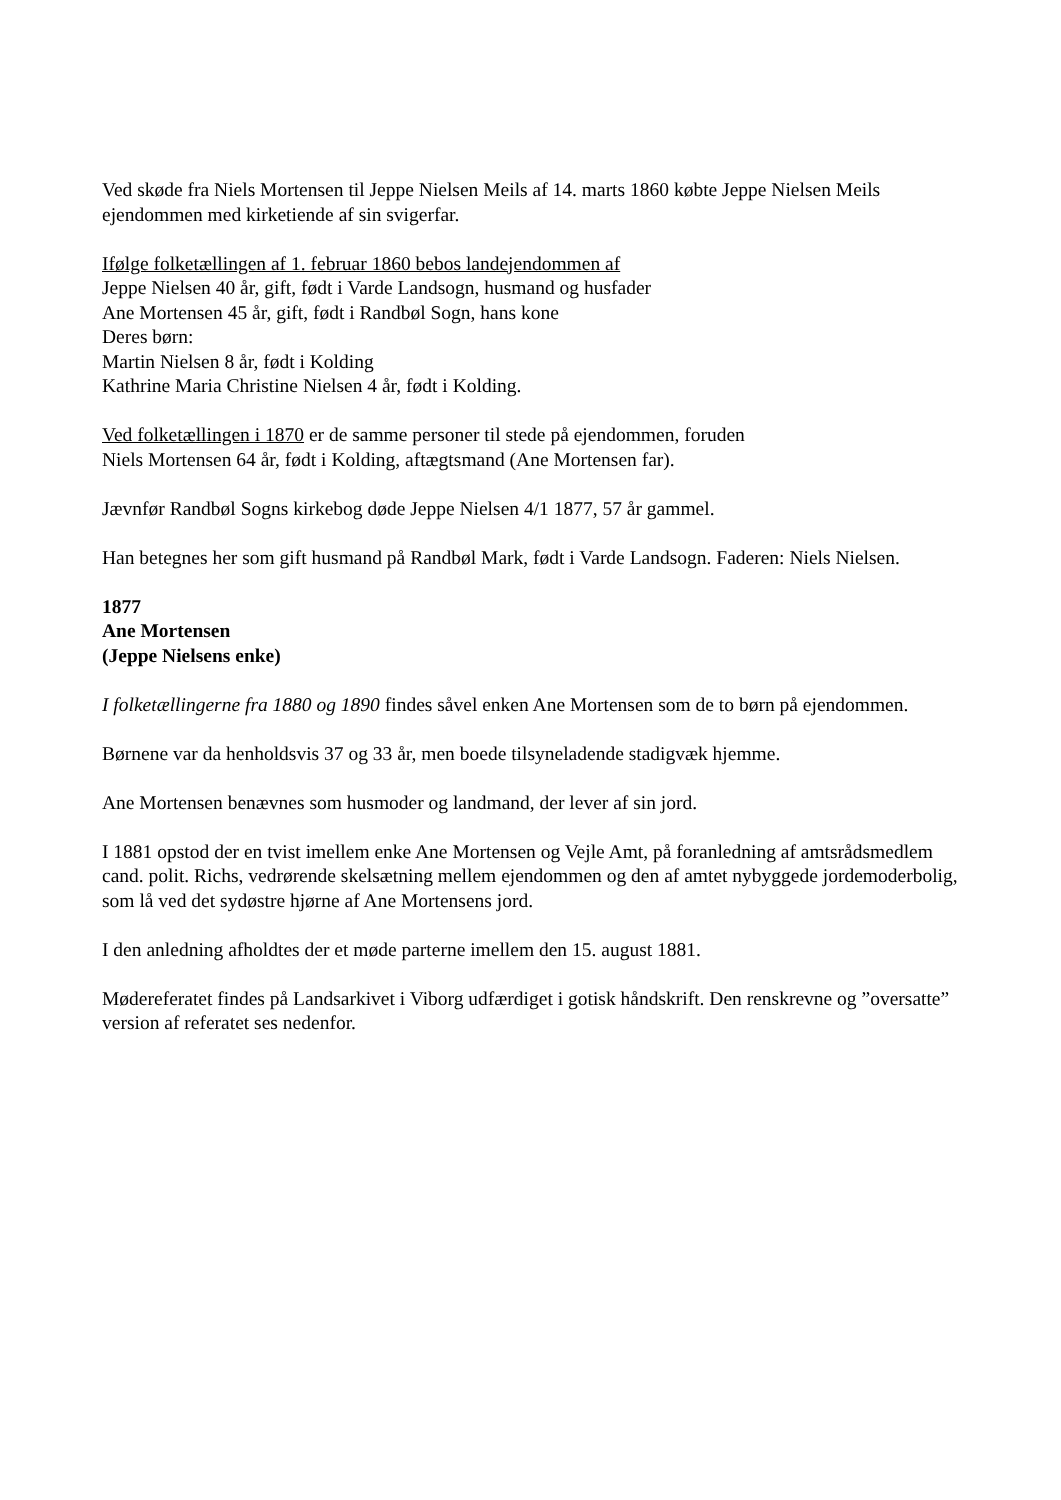Ved skøde fra Niels Mortensen til Jeppe Nielsen Meils af 14. marts 1860 købte Jeppe Nielsen Meils ejendommen med kirketiende af sin svigerfar.
Ifølge folketællingen af 1. februar 1860 bebos landejendommen af
Jeppe Nielsen 40 år, gift, født i Varde Landsogn, husmand og husfader
Ane Mortensen 45 år, gift, født i Randbøl Sogn, hans kone
Deres børn:
Martin Nielsen 8 år, født i Kolding
Kathrine Maria Christine Nielsen 4 år, født i Kolding.
Ved folketællingen i 1870 er de samme personer til stede på ejendommen, foruden
Niels Mortensen 64 år, født i Kolding, aftægtsmand (Ane Mortensen far).
Jævnfør Randbøl Sogns kirkebog døde Jeppe Nielsen 4/1 1877, 57 år gammel.
Han betegnes her som gift husmand på Randbøl Mark, født i Varde Landsogn. Faderen: Niels Nielsen.
1877
Ane Mortensen
(Jeppe Nielsens enke)
I folketællingerne fra 1880 og 1890 findes såvel enken Ane Mortensen som de to børn på ejendommen.
Børnene var da henholdsvis 37 og 33 år, men boede tilsyneladende stadigvæk hjemme.
Ane Mortensen benævnes som husmoder og landmand, der lever af sin jord.
I 1881 opstod der en tvist imellem enke Ane Mortensen og Vejle Amt, på foranledning af amtsrådsmedlem cand. polit. Richs, vedrørende skelsætning mellem ejendommen og den af amtet nybyggede jordemoderbolig, som lå ved det sydøstre hjørne af Ane Mortensens jord.
I den anledning afholdtes der et møde parterne imellem den 15. august 1881.
Mødereferatet findes på Landsarkivet i Viborg udfærdiget i gotisk håndskrift. Den renskrevne og ”oversatte” version af referatet ses nedenfor.